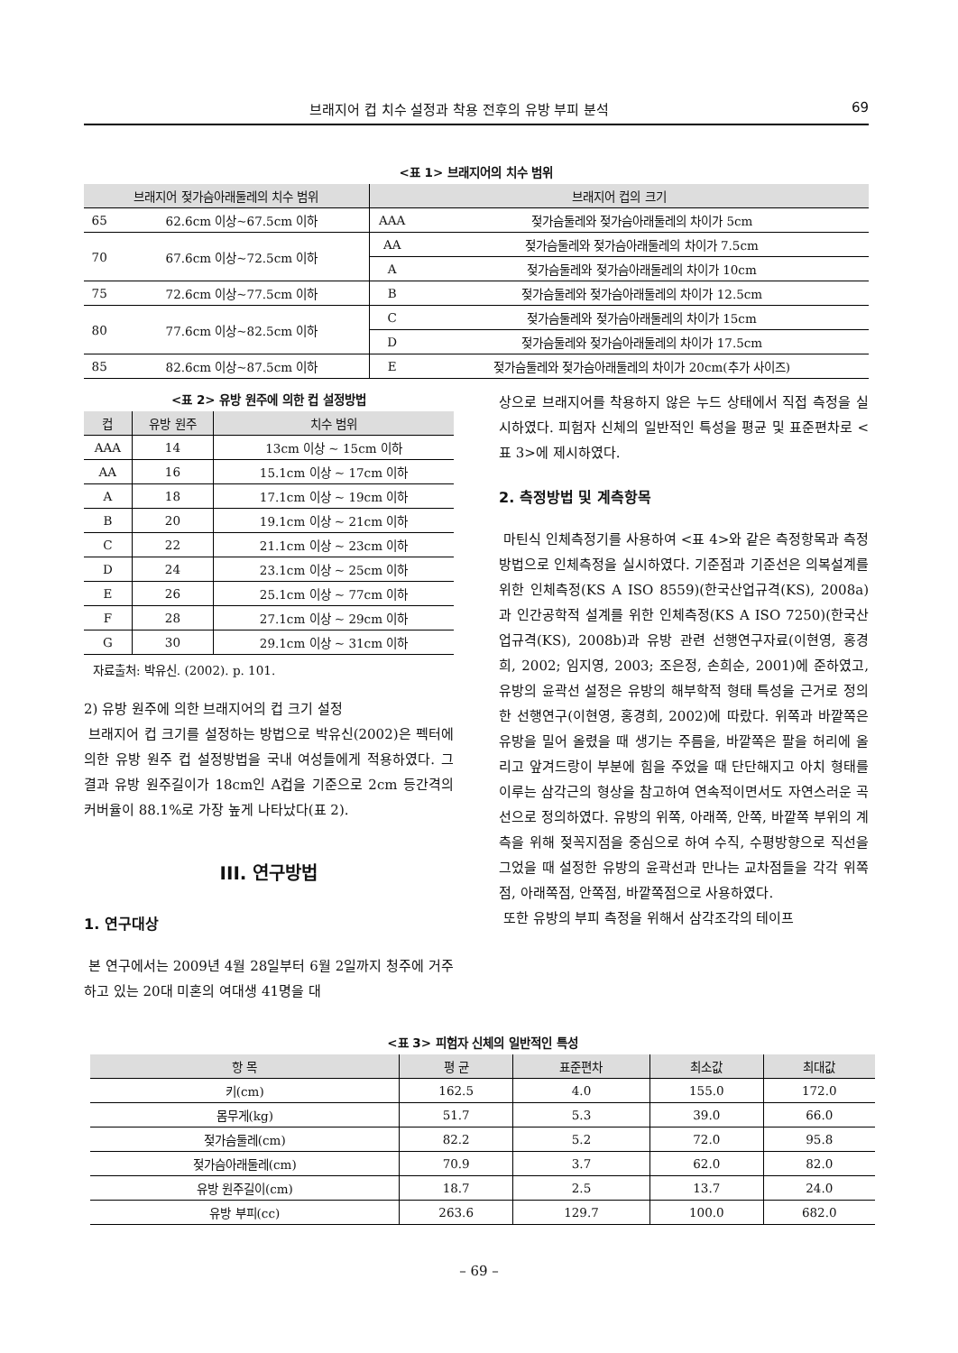브래지어 컵 치수 설정과 착용 전후의 유방 부피 분석 69
<표 1> 브래지어의 치수 범위
| 브래지어 젖가슴아래둘레의 치수 범위 | | 브래지어 컵의 크기 | |
| --- | --- | --- | --- |
| 65 | 62.6cm 이상~67.5cm 이하 | AAA | 젖가슴둘레와 젖가슴아래둘레의 차이가 5cm |
| 70 | 67.6cm 이상~72.5cm 이하 | AA | 젖가슴둘레와 젖가슴아래둘레의 차이가 7.5cm |
| | | A | 젖가슴둘레와 젖가슴아래둘레의 차이가 10cm |
| 75 | 72.6cm 이상~77.5cm 이하 | B | 젖가슴둘레와 젖가슴아래둘레의 차이가 12.5cm |
| 80 | 77.6cm 이상~82.5cm 이하 | C | 젖가슴둘레와 젖가슴아래둘레의 차이가 15cm |
| | | D | 젖가슴둘레와 젖가슴아래둘레의 차이가 17.5cm |
| 85 | 82.6cm 이상~87.5cm 이하 | E | 젖가슴둘레와 젖가슴아래둘레의 차이가 20cm(추가 사이즈) |
<표 2> 유방 원주에 의한 컵 설정방법
| 컵 | 유방 원주 | 치수 범위 |
| --- | --- | --- |
| AAA | 14 | 13cm 이상 ~ 15cm 이하 |
| AA | 16 | 15.1cm 이상 ~ 17cm 이하 |
| A | 18 | 17.1cm 이상 ~ 19cm 이하 |
| B | 20 | 19.1cm 이상 ~ 21cm 이하 |
| C | 22 | 21.1cm 이상 ~ 23cm 이하 |
| D | 24 | 23.1cm 이상 ~ 25cm 이하 |
| E | 26 | 25.1cm 이상 ~ 77cm 이하 |
| F | 28 | 27.1cm 이상 ~ 29cm 이하 |
| G | 30 | 29.1cm 이상 ~ 31cm 이하 |
자료출처: 박유신. (2002). p. 101.
2) 유방 원주에 의한 브래지어의 컵 크기 설정
브래지어 컵 크기를 설정하는 방법으로 박유신(2002)은 펙터에 의한 유방 원주 컵 설정방법을 국내 여성들에게 적용하였다. 그 결과 유방 원주길이가 18cm인 A컵을 기준으로 2cm 등간격의 커버율이 88.1%로 가장 높게 나타났다(표 2).
III. 연구방법
1. 연구대상
본 연구에서는 2009년 4월 28일부터 6월 2일까지 청주에 거주하고 있는 20대 미혼의 여대생 41명을 대
상으로 브래지어를 착용하지 않은 누드 상태에서 직접 측정을 실시하였다. 피험자 신체의 일반적인 특성을 평균 및 표준편차로 <표 3>에 제시하였다.
2. 측정방법 및 계측항목
마틴식 인체측정기를 사용하여 <표 4>와 같은 측정항목과 측정방법으로 인체측정을 실시하였다. 기준점과 기준선은 의복설계를 위한 인체측정(KS A ISO 8559)(한국산업규격(KS), 2008a)과 인간공학적 설계를 위한 인체측정(KS A ISO 7250)(한국산업규격(KS), 2008b)과 유방 관련 선행연구자료(이현영, 홍경희, 2002; 임지영, 2003; 조은정, 손희순, 2001)에 준하였고, 유방의 윤곽선 설정은 유방의 해부학적 형태 특성을 근거로 정의한 선행연구(이현영, 홍경희, 2002)에 따랐다. 위쪽과 바깥쪽은 유방을 밀어 올렸을 때 생기는 주름을, 바깥쪽은 팔을 허리에 올리고 앞겨드랑이 부분에 힘을 주었을 때 단단해지고 아치 형태를 이루는 삼각근의 형상을 참고하여 연속적이면서도 자연스러운 곡선으로 정의하였다. 유방의 위쪽, 아래쪽, 안쪽, 바깥쪽 부위의 계측을 위해 젖꼭지점을 중심으로 하여 수직, 수평방향으로 직선을 그었을 때 설정한 유방의 윤곽선과 만나는 교차점들을 각각 위쪽점, 아래쪽점, 안쪽점, 바깥쪽점으로 사용하였다.
또한 유방의 부피 측정을 위해서 삼각조각의 테이프
<표 3> 피험자 신체의 일반적인 특성
| 항 목 | 평 균 | 표준편차 | 최소값 | 최대값 |
| --- | --- | --- | --- | --- |
| 키(cm) | 162.5 | 4.0 | 155.0 | 172.0 |
| 몸무게(kg) | 51.7 | 5.3 | 39.0 | 66.0 |
| 젖가슴둘레(cm) | 82.2 | 5.2 | 72.0 | 95.8 |
| 젖가슴아래둘레(cm) | 70.9 | 3.7 | 62.0 | 82.0 |
| 유방 원주길이(cm) | 18.7 | 2.5 | 13.7 | 24.0 |
| 유방 부피(cc) | 263.6 | 129.7 | 100.0 | 682.0 |
– 69 –